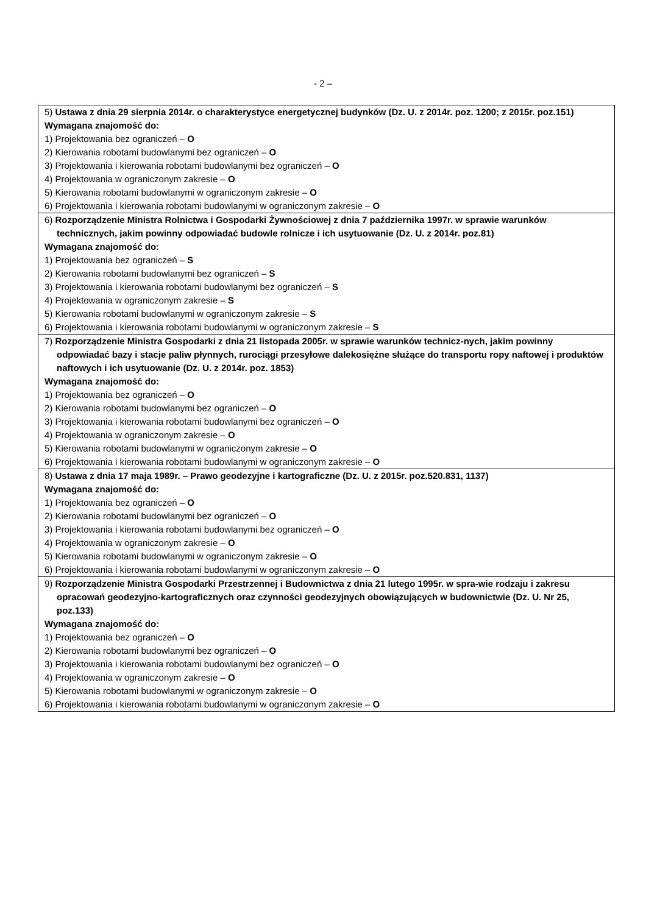- 2 –
| 5) Ustawa z dnia 29 sierpnia 2014r. o charakterystyce energetycznej budynków (Dz. U. z 2014r. poz. 1200; z 2015r. poz.151) Wymagana znajomość do: 1) Projektowania bez ograniczeń – O 2) Kierowania robotami budowlanymi bez ograniczeń – O 3) Projektowania i kierowania robotami budowlanymi bez ograniczeń – O 4) Projektowania w ograniczonym zakresie – O 5) Kierowania robotami budowlanymi w ograniczonym zakresie – O 6) Projektowania i kierowania robotami budowlanymi w ograniczonym zakresie – O |
| 6) Rozporządzenie Ministra Rolnictwa i Gospodarki Żywnościowej z dnia 7 października 1997r. w sprawie warunków technicznych, jakim powinny odpowiadać budowle rolnicze i ich usytuowanie (Dz. U. z 2014r. poz.81) Wymagana znajomość do: 1) Projektowania bez ograniczeń – S 2) Kierowania robotami budowlanymi bez ograniczeń – S 3) Projektowania i kierowania robotami budowlanymi bez ograniczeń – S 4) Projektowania w ograniczonym zakresie – S 5) Kierowania robotami budowlanymi w ograniczonym zakresie – S 6) Projektowania i kierowania robotami budowlanymi w ograniczonym zakresie – S |
| 7) Rozporządzenie Ministra Gospodarki z dnia 21 listopada 2005r. w sprawie warunków technicz-nych, jakim powinny odpowiadać bazy i stacje paliw płynnych, rurociągi przesyłowe dalekosiężne służące do transportu ropy naftowej i produktów naftowych i ich usytuowanie (Dz. U. z 2014r. poz. 1853) Wymagana znajomość do: 1) Projektowania bez ograniczeń – O 2) Kierowania robotami budowlanymi bez ograniczeń – O 3) Projektowania i kierowania robotami budowlanymi bez ograniczeń – O 4) Projektowania w ograniczonym zakresie – O 5) Kierowania robotami budowlanymi w ograniczonym zakresie – O 6) Projektowania i kierowania robotami budowlanymi w ograniczonym zakresie – O |
| 8) Ustawa z dnia 17 maja 1989r. – Prawo geodezyjne i kartograficzne (Dz. U. z 2015r. poz.520.831, 1137) Wymagana znajomość do: 1) Projektowania bez ograniczeń – O 2) Kierowania robotami budowlanymi bez ograniczeń – O 3) Projektowania i kierowania robotami budowlanymi bez ograniczeń – O 4) Projektowania w ograniczonym zakresie – O 5) Kierowania robotami budowlanymi w ograniczonym zakresie – O 6) Projektowania i kierowania robotami budowlanymi w ograniczonym zakresie – O |
| 9) Rozporządzenie Ministra Gospodarki Przestrzennej i Budownictwa z dnia 21 lutego 1995r. w spra-wie rodzaju i zakresu opracowań geodezyjno-kartograficznych oraz czynności geodezyjnych obowiązujących w budownictwie (Dz. U. Nr 25, poz.133) Wymagana znajomość do: 1) Projektowania bez ograniczeń – O 2) Kierowania robotami budowlanymi bez ograniczeń – O 3) Projektowania i kierowania robotami budowlanymi bez ograniczeń – O 4) Projektowania w ograniczonym zakresie – O 5) Kierowania robotami budowlanymi w ograniczonym zakresie – O 6) Projektowania i kierowania robotami budowlanymi w ograniczonym zakresie – O |